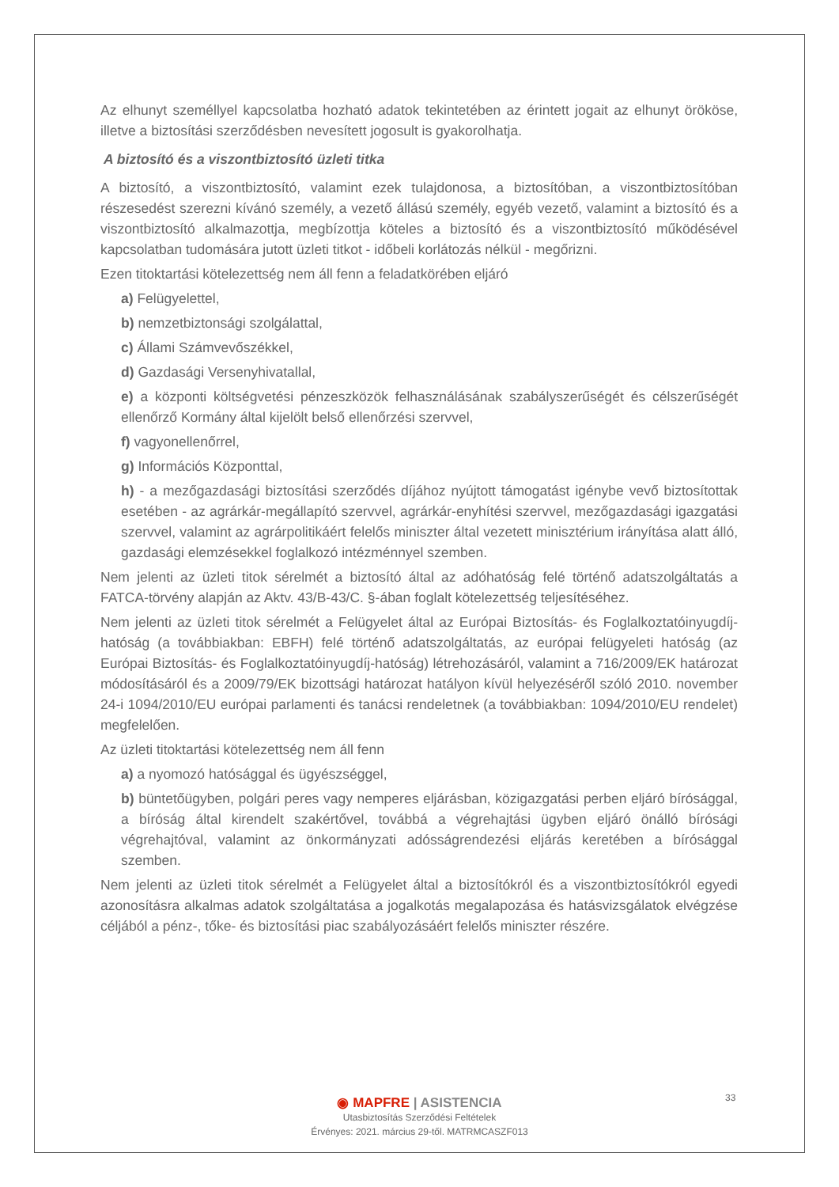Az elhunyt személlyel kapcsolatba hozható adatok tekintetében az érintett jogait az elhunyt örököse, illetve a biztosítási szerződésben nevesített jogosult is gyakorolhatja.
A biztosító és a viszontbiztosító üzleti titka
A biztosító, a viszontbiztosító, valamint ezek tulajdonosa, a biztosítóban, a viszontbiztosítóban részesedést szerezni kívánó személy, a vezető állású személy, egyéb vezető, valamint a biztosító és a viszontbiztosító alkalmazottja, megbízottja köteles a biztosító és a viszontbiztosító működésével kapcsolatban tudomására jutott üzleti titkot - időbeli korlátozás nélkül - megőrizni.
Ezen titoktartási kötelezettség nem áll fenn a feladatkörében eljáró
a) Felügyelettel,
b) nemzetbiztonsági szolgálattal,
c) Állami Számvevőszékkel,
d) Gazdasági Versenyhivatallal,
e) a központi költségvetési pénzeszközök felhasználásának szabályszerűségét és célszerűségét ellenőrző Kormány által kijelölt belső ellenőrzési szervvel,
f) vagyonellenőrrel,
g) Információs Központtal,
h) - a mezőgazdasági biztosítási szerződés díjához nyújtott támogatást igénybe vevő biztosítottak esetében - az agrárkár-megállapító szervvel, agrárkár-enyhítési szervvel, mezőgazdasági igazgatási szervvel, valamint az agrárpolitikáért felelős miniszter által vezetett minisztérium irányítása alatt álló, gazdasági elemzésekkel foglalkozó intézménnyel szemben.
Nem jelenti az üzleti titok sérelmét a biztosító által az adóhatóság felé történő adatszolgáltatás a FATCA-törvény alapján az Aktv. 43/B-43/C. §-ában foglalt kötelezettség teljesítéséhez.
Nem jelenti az üzleti titok sérelmét a Felügyelet által az Európai Biztosítás- és Foglalkoztatóinyugdíj-hatóság (a továbbiakban: EBFH) felé történő adatszolgáltatás, az európai felügyeleti hatóság (az Európai Biztosítás- és Foglalkoztatóinyugdíj-hatóság) létrehozásáról, valamint a 716/2009/EK határozat módosításáról és a 2009/79/EK bizottsági határozat hatályon kívül helyezéséről szóló 2010. november 24-i 1094/2010/EU európai parlamenti és tanácsi rendeletnek (a továbbiakban: 1094/2010/EU rendelet) megfelelően.
Az üzleti titoktartási kötelezettség nem áll fenn
a) a nyomozó hatósággal és ügyészséggel,
b) büntetőügyben, polgári peres vagy nemperes eljárásban, közigazgatási perben eljáró bírósággal, a bíróság által kirendelt szakértővel, továbbá a végrehajtási ügyben eljáró önálló bírósági végrehajtóval, valamint az önkormányzati adósságrendezési eljárás keretében a bírósággal szemben.
Nem jelenti az üzleti titok sérelmét a Felügyelet által a biztosítókról és a viszontbiztosítókról egyedi azonosításra alkalmas adatok szolgáltatása a jogalkotás megalapozása és hatásvizsgálatok elvégzése céljából a pénz-, tőke- és biztosítási piac szabályozásáért felelős miniszter részére.
33
◉ MAPFRE | ASISTENCIA
Utasbiztosítás Szerződési Feltételek
Érvényes: 2021. március 29-től. MATRMCASZF013